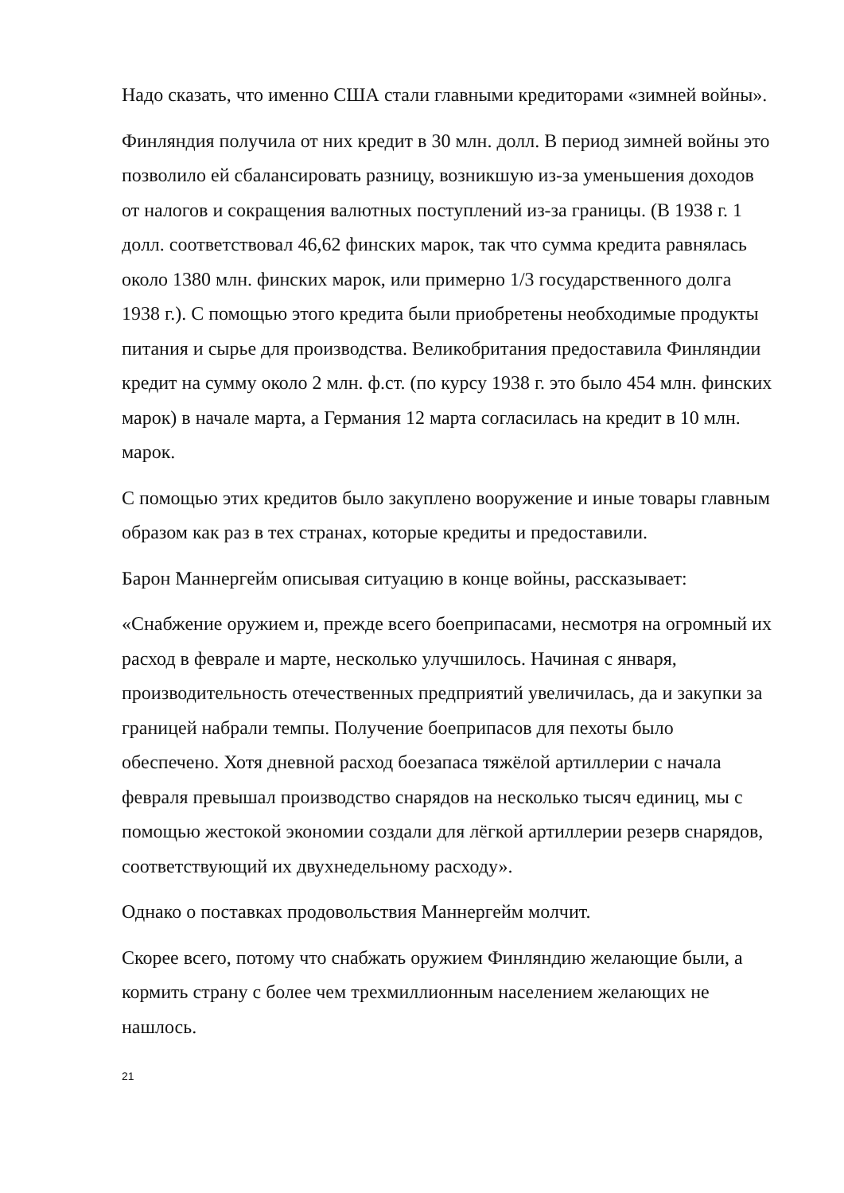Надо сказать, что именно США стали главными кредиторами «зимней войны».
Финляндия получила от них кредит в 30 млн. долл. В период зимней войны это позволило ей сбалансировать разницу, возникшую из-за уменьшения доходов от налогов и сокращения валютных поступлений из-за границы. (В 1938 г. 1 долл. соответствовал 46,62 финских марок, так что сумма кредита равнялась около 1380 млн. финских марок, или примерно 1/3 государственного долга 1938 г.). С помощью этого кредита были приобретены необходимые продукты питания и сырье для производства. Великобритания предоставила Финляндии кредит на сумму около 2 млн. ф.ст. (по курсу 1938 г. это было 454 млн. финских марок) в начале марта, а Германия 12 марта согласилась на кредит в 10 млн. марок.
С помощью этих кредитов было закуплено вооружение и иные товары главным образом как раз в тех странах, которые кредиты и предоставили.
Барон Маннергейм описывая ситуацию в конце войны, рассказывает:
«Снабжение оружием и, прежде всего боеприпасами, несмотря на огромный их расход в феврале и марте, несколько улучшилось. Начиная с января, производительность отечественных предприятий увеличилась, да и закупки за границей набрали темпы. Получение боеприпасов для пехоты было обеспечено. Хотя дневной расход боезапаса тяжёлой артиллерии с начала февраля превышал производство снарядов на несколько тысяч единиц, мы с помощью жестокой экономии создали для лёгкой артиллерии резерв снарядов, соответствующий их двухнедельному расходу».
Однако о поставках продовольствия Маннергейм молчит.
Скорее всего, потому что снабжать оружием Финляндию желающие были, а кормить страну с более чем трехмиллионным населением желающих не нашлось.
21